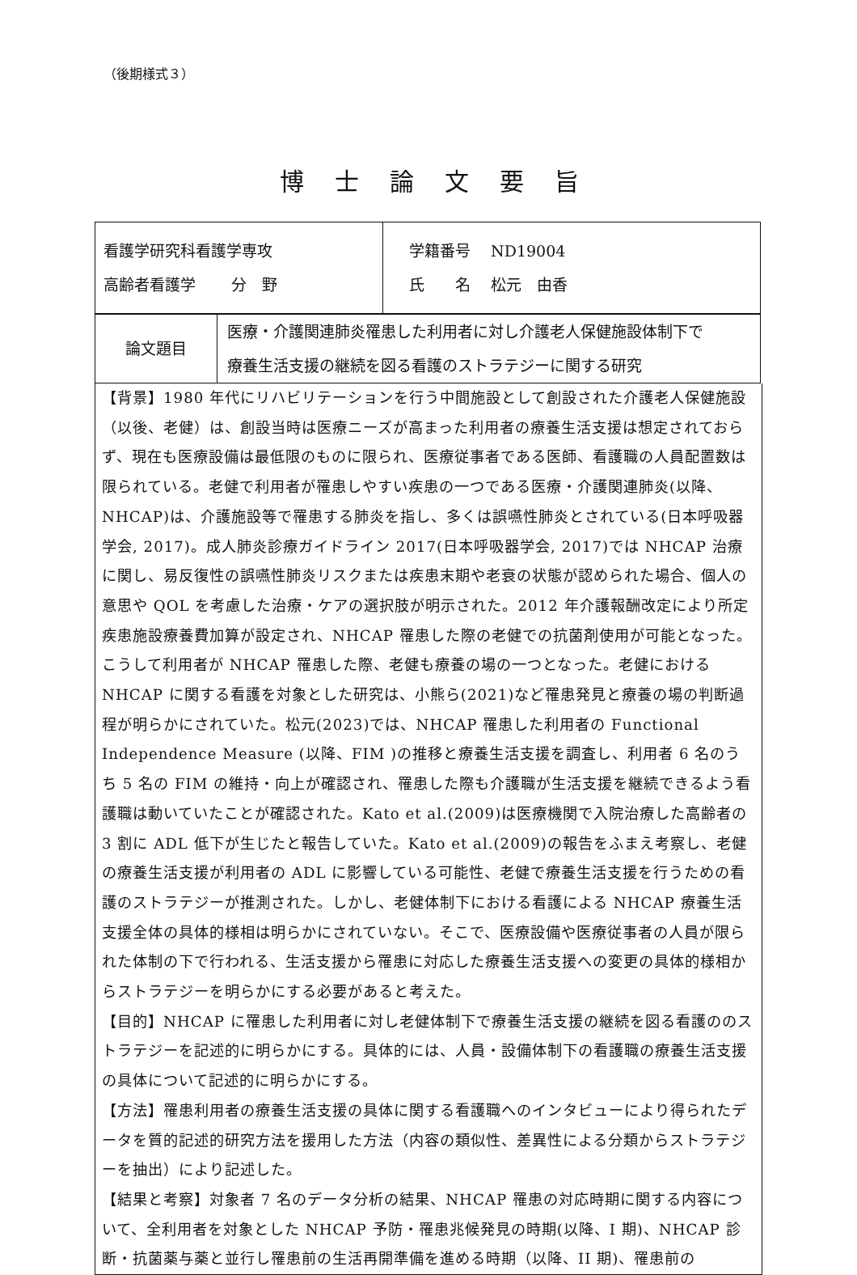（後期様式３）
博士論文要旨
| 看護学研究科看護学専攻 高齢者看護学 分 野 | 学籍番号 ND19004 氏 名 松元 由香 |
| 論文題目 | 医療・介護関連肺炎罹患した利用者に対し介護老人保健施設体制下で 療養生活支援の継続を図る看護のストラテジーに関する研究 |
【背景】1980 年代にリハビリテーションを行う中間施設として創設された介護老人保健施設（以後、老健）は、創設当時は医療ニーズが高まった利用者の療養生活支援は想定されておらず、現在も医療設備は最低限のものに限られ、医療従事者である医師、看護職の人員配置数は限られている。老健で利用者が罹患しやすい疾患の一つである医療・介護関連肺炎(以降、NHCAP)は、介護施設等で罹患する肺炎を指し、多くは誤嚥性肺炎とされている(日本呼吸器学会, 2017)。成人肺炎診療ガイドライン 2017(日本呼吸器学会, 2017)では NHCAP 治療に関し、易反復性の誤嚥性肺炎リスクまたは疾患末期や老衰の状態が認められた場合、個人の意思や QOL を考慮した治療・ケアの選択肢が明示された。2012 年介護報酬改定により所定疾患施設療養費加算が設定され、NHCAP 罹患した際の老健での抗菌剤使用が可能となった。こうして利用者が NHCAP 罹患した際、老健も療養の場の一つとなった。老健における NHCAP に関する看護を対象とした研究は、小熊ら(2021)など罹患発見と療養の場の判断過程が明らかにされていた。松元(2023)では、NHCAP 罹患した利用者の Functional Independence Measure (以降、FIM )の推移と療養生活支援を調査し、利用者 6 名のうち 5 名の FIM の維持・向上が確認され、罹患した際も介護職が生活支援を継続できるよう看護職は動いていたことが確認された。Kato et al.(2009)は医療機関で入院治療した高齢者の 3 割に ADL 低下が生じたと報告していた。Kato et al.(2009)の報告をふまえ考察し、老健の療養生活支援が利用者の ADL に影響している可能性、老健で療養生活支援を行うための看護のストラテジーが推測された。しかし、老健体制下における看護による NHCAP 療養生活支援全体の具体的様相は明らかにされていない。そこで、医療設備や医療従事者の人員が限られた体制の下で行われる、生活支援から罹患に対応した療養生活支援への変更の具体的様相からストラテジーを明らかにする必要があると考えた。
【目的】NHCAP に罹患した利用者に対し老健体制下で療養生活支援の継続を図る看護ののストラテジーを記述的に明らかにする。具体的には、人員・設備体制下の看護職の療養生活支援の具体について記述的に明らかにする。
【方法】罹患利用者の療養生活支援の具体に関する看護職へのインタビューにより得られたデータを質的記述的研究方法を援用した方法（内容の類似性、差異性による分類からストラテジーを抽出）により記述した。
【結果と考察】対象者 7 名のデータ分析の結果、NHCAP 罹患の対応時期に関する内容について、全利用者を対象とした NHCAP 予防・罹患兆候発見の時期(以降、I 期)、NHCAP 診断・抗菌薬与薬と並行し罹患前の生活再開準備を進める時期（以降、II 期)、罹患前の